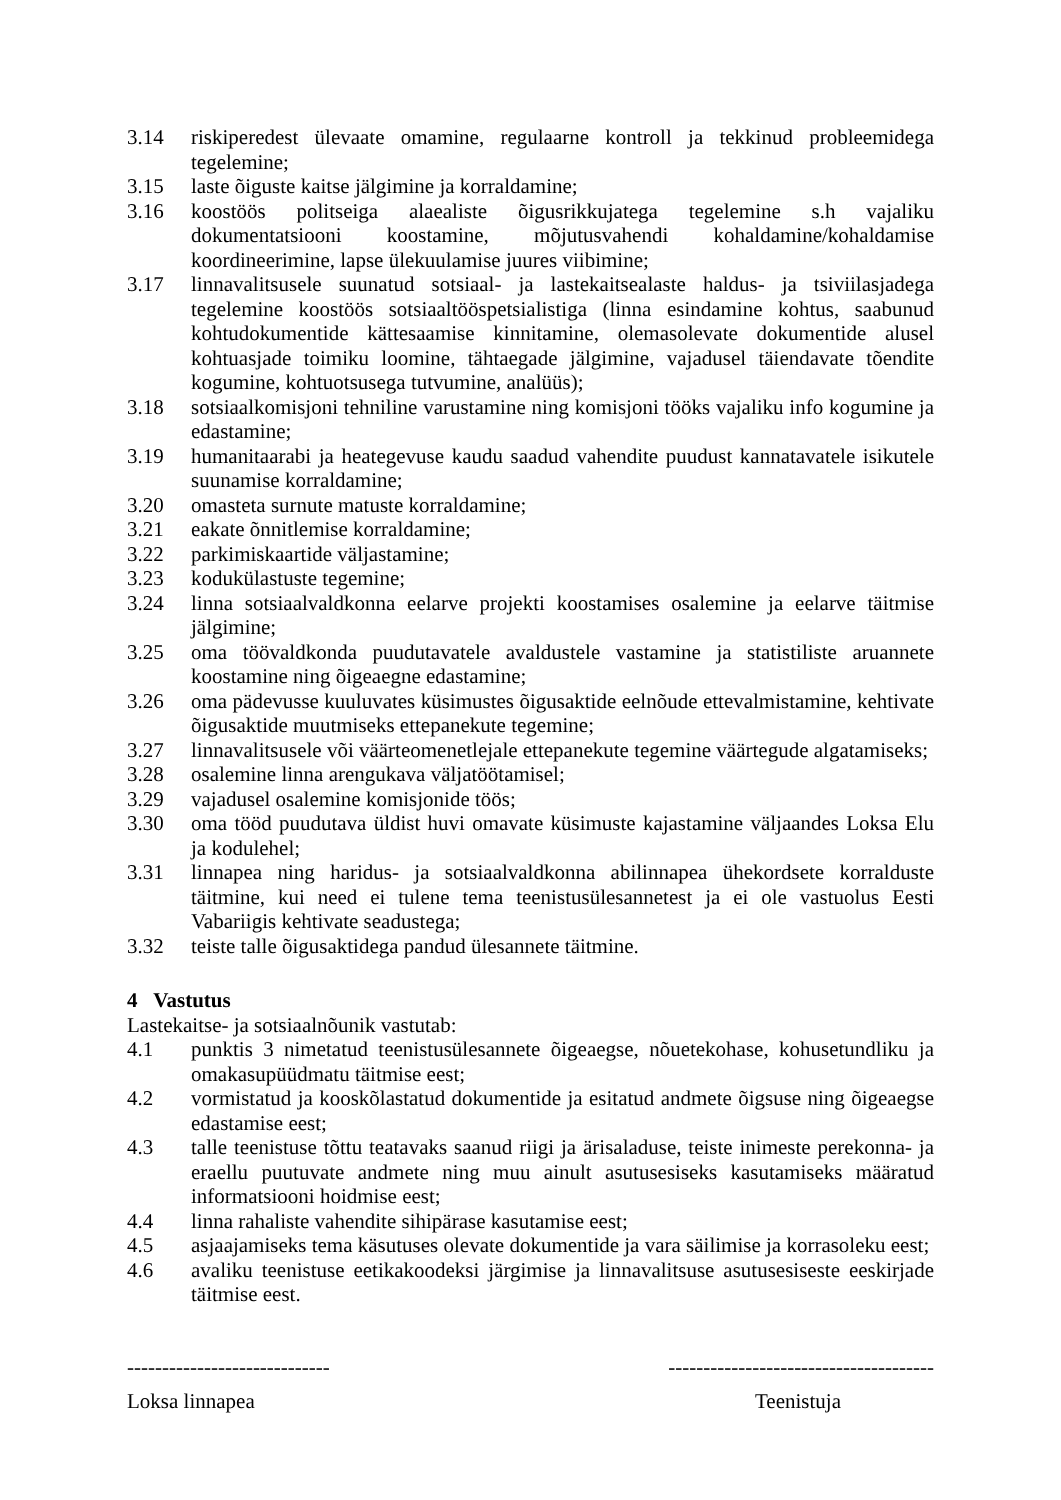3.14 riskiperedest ülevaate omamine, regulaarne kontroll ja tekkinud probleemidega tegelemine;
3.15 laste õiguste kaitse jälgimine ja korraldamine;
3.16 koostöös politseiga alaealiste õigusrikkujatega tegelemine s.h vajaliku dokumentatsiooni koostamine, mõjutusvahendi kohaldamine/kohaldamise koordineerimine, lapse ülekuulamise juures viibimine;
3.17 linnavalitsusele suunatud sotsiaal- ja lastekaitsealaste haldus- ja tsiviilasjadega tegelemine koostöös sotsiaaltööspetsialistiga (linna esindamine kohtus, saabunud kohtudokumentide kättesaamise kinnitamine, olemasolevate dokumentide alusel kohtuasjade toimiku loomine, tähtaegade jälgimine, vajadusel täiendavate tõendite kogumine, kohtuotsusega tutvumine, analüüs);
3.18 sotsiaalkomisjoni tehniline varustamine ning komisjoni tööks vajaliku info kogumine ja edastamine;
3.19 humanitaarabi ja heategevuse kaudu saadud vahendite puudust kannatavatele isikutele suunamise korraldamine;
3.20 omasteta surnute matuste korraldamine;
3.21 eakate õnnitlemise korraldamine;
3.22 parkimiskaartide väljastamine;
3.23 kodukülastuste tegemine;
3.24 linna sotsiaalvaldkonna eelarve projekti koostamises osalemine ja eelarve täitmise jälgimine;
3.25 oma töövaldkonda puudutavatele avaldustele vastamine ja statistiliste aruannete koostamine ning õigeaegne edastamine;
3.26 oma pädevusse kuuluvates küsimustes õigusaktide eelnõude ettevalmistamine, kehtivate õigusaktide muutmiseks ettepanekute tegemine;
3.27 linnavalitsusele või väärteomenetlejale ettepanekute tegemine väärtegude algatamiseks;
3.28 osalemine linna arengukava väljatöötamisel;
3.29 vajadusel osalemine komisjonide töös;
3.30 oma tööd puudutava üldist huvi omavate küsimuste kajastamine väljaandes Loksa Elu ja kodulehel;
3.31 linnapea ning haridus- ja sotsiaalvaldkonna abilinnapea ühekordsete korralduste täitmine, kui need ei tulene tema teenistusülesannetest ja ei ole vastuolus Eesti Vabariigis kehtivate seadustega;
3.32 teiste talle õigusaktidega pandud ülesannete täitmine.
4 Vastutus
Lastekaitse- ja sotsiaalnõunik vastutab:
4.1 punktis 3 nimetatud teenistusülesannete õigeaegse, nõuetekohase, kohusetundliku ja omakasupüüdmatu täitmise eest;
4.2 vormistatud ja kooskõlastatud dokumentide ja esitatud andmete õigsuse ning õigeaegse edastamise eest;
4.3 talle teenistuse tõttu teatavaks saanud riigi ja ärisaladuse, teiste inimeste perekonna- ja eraellu puutuvate andmete ning muu ainult asutusesiseks kasutamiseks määratud informatsiooni hoidmise eest;
4.4 linna rahaliste vahendite sihipärase kasutamise eest;
4.5 asjaajamiseks tema käsutuses olevate dokumentide ja vara säilimise ja korrasoleku eest;
4.6 avaliku teenistuse eetikakoodeksi järgimise ja linnavalitsuse asutusesiseste eeskirjade täitmise eest.
----------------------------- --------------------------------------
Loksa linnapea Teenistuja